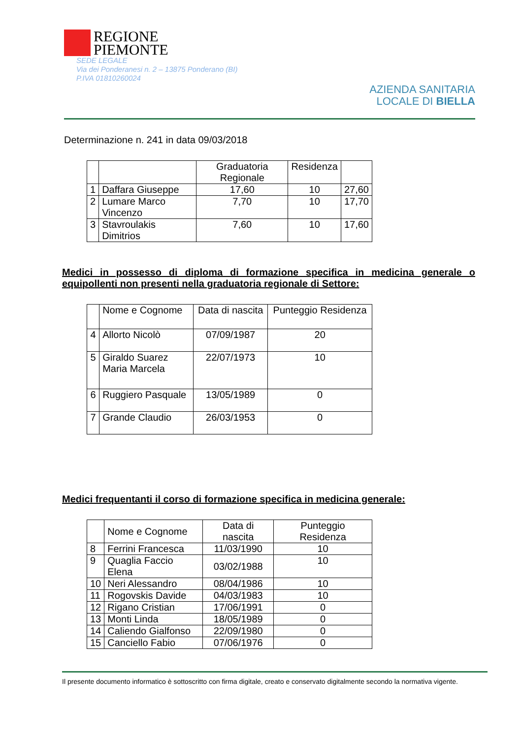REGIONE
PIEMONTE
SEDE LEGALE
Via dei Ponderanesi n. 2 – 13875 Ponderano (BI)
P.IVA 01810260024
AZIENDA SANITARIA
LOCALE DI BIELLA
Determinazione n. 241 in data 09/03/2018
| | | Graduatoria Regionale | Residenza | |
| --- | --- | --- | --- | --- |
| 1 | Daffara Giuseppe | 17,60 | 10 | 27,60 |
| 2 | Lumare Marco Vincenzo | 7,70 | 10 | 17,70 |
| 3 | Stavroulakis Dimitrios | 7,60 | 10 | 17,60 |
Medici in possesso di diploma di formazione specifica in medicina generale o equipollenti non presenti nella graduatoria regionale di Settore:
| | Nome e Cognome | Data di nascita | Punteggio Residenza |
| --- | --- | --- | --- |
| 4 | Allorto Nicolò | 07/09/1987 | 20 |
| 5 | Giraldo Suarez Maria Marcela | 22/07/1973 | 10 |
| 6 | Ruggiero Pasquale | 13/05/1989 | 0 |
| 7 | Grande Claudio | 26/03/1953 | 0 |
Medici frequentanti il corso di formazione specifica in medicina generale:
| | Nome e Cognome | Data di nascita | Punteggio Residenza |
| --- | --- | --- | --- |
| 8 | Ferrini Francesca | 11/03/1990 | 10 |
| 9 | Quaglia Faccio Elena | 03/02/1988 | 10 |
| 10 | Neri Alessandro | 08/04/1986 | 10 |
| 11 | Rogovskis Davide | 04/03/1983 | 10 |
| 12 | Rigano Cristian | 17/06/1991 | 0 |
| 13 | Monti Linda | 18/05/1989 | 0 |
| 14 | Caliendo Gialfonso | 22/09/1980 | 0 |
| 15 | Canciello Fabio | 07/06/1976 | 0 |
Il presente documento informatico è sottoscritto con firma digitale, creato e conservato digitalmente secondo la normativa vigente.